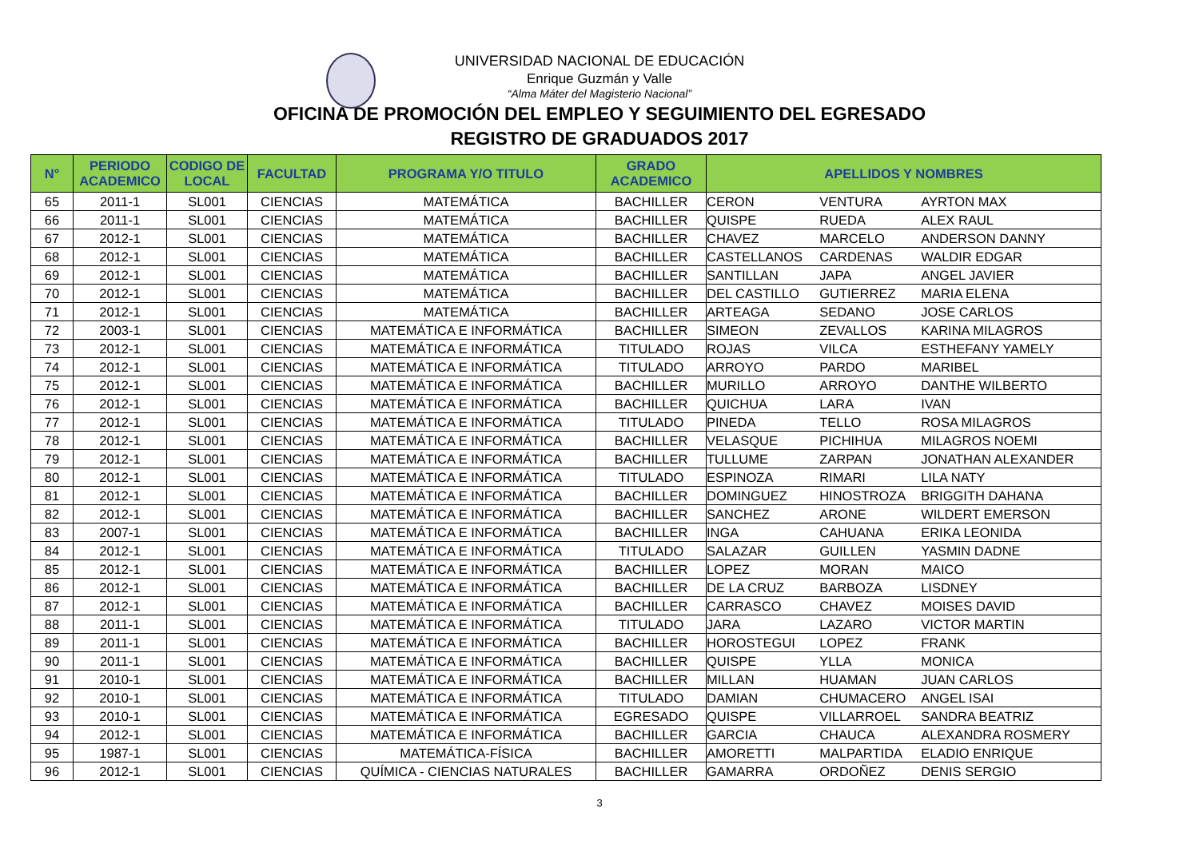UNIVERSIDAD NACIONAL DE EDUCACIÓN
Enrique Guzmán y Valle
“Alma Máter del Magisterio Nacional”
OFICINA DE PROMOCIÓN DEL EMPLEO Y SEGUIMIENTO DEL EGRESADO
REGISTRO DE GRADUADOS 2017
| N° | PERIODO ACADEMICO | CODIGO DE LOCAL | FACULTAD | PROGRAMA Y/O TITULO | GRADO ACADEMICO | APELLIDOS Y NOMBRES | | |
| --- | --- | --- | --- | --- | --- | --- | --- | --- |
| 65 | 2011-1 | SL001 | CIENCIAS | MATEMÁTICA | BACHILLER | CERON | VENTURA | AYRTON MAX |
| 66 | 2011-1 | SL001 | CIENCIAS | MATEMÁTICA | BACHILLER | QUISPE | RUEDA | ALEX RAUL |
| 67 | 2012-1 | SL001 | CIENCIAS | MATEMÁTICA | BACHILLER | CHAVEZ | MARCELO | ANDERSON DANNY |
| 68 | 2012-1 | SL001 | CIENCIAS | MATEMÁTICA | BACHILLER | CASTELLANOS | CARDENAS | WALDIR EDGAR |
| 69 | 2012-1 | SL001 | CIENCIAS | MATEMÁTICA | BACHILLER | SANTILLAN | JAPA | ANGEL JAVIER |
| 70 | 2012-1 | SL001 | CIENCIAS | MATEMÁTICA | BACHILLER | DEL CASTILLO | GUTIERREZ | MARIA ELENA |
| 71 | 2012-1 | SL001 | CIENCIAS | MATEMÁTICA | BACHILLER | ARTEAGA | SEDANO | JOSE CARLOS |
| 72 | 2003-1 | SL001 | CIENCIAS | MATEMÁTICA E INFORMÁTICA | BACHILLER | SIMEON | ZEVALLOS | KARINA MILAGROS |
| 73 | 2012-1 | SL001 | CIENCIAS | MATEMÁTICA E INFORMÁTICA | TITULADO | ROJAS | VILCA | ESTHEFANY YAMELY |
| 74 | 2012-1 | SL001 | CIENCIAS | MATEMÁTICA E INFORMÁTICA | TITULADO | ARROYO | PARDO | MARIBEL |
| 75 | 2012-1 | SL001 | CIENCIAS | MATEMÁTICA E INFORMÁTICA | BACHILLER | MURILLO | ARROYO | DANTHE WILBERTO |
| 76 | 2012-1 | SL001 | CIENCIAS | MATEMÁTICA E INFORMÁTICA | BACHILLER | QUICHUA | LARA | IVAN |
| 77 | 2012-1 | SL001 | CIENCIAS | MATEMÁTICA E INFORMÁTICA | TITULADO | PINEDA | TELLO | ROSA MILAGROS |
| 78 | 2012-1 | SL001 | CIENCIAS | MATEMÁTICA E INFORMÁTICA | BACHILLER | VELASQUE | PICHIHUA | MILAGROS NOEMI |
| 79 | 2012-1 | SL001 | CIENCIAS | MATEMÁTICA E INFORMÁTICA | BACHILLER | TULLUME | ZARPAN | JONATHAN ALEXANDER |
| 80 | 2012-1 | SL001 | CIENCIAS | MATEMÁTICA E INFORMÁTICA | TITULADO | ESPINOZA | RIMARI | LILA NATY |
| 81 | 2012-1 | SL001 | CIENCIAS | MATEMÁTICA E INFORMÁTICA | BACHILLER | DOMINGUEZ | HINOSTROZA | BRIGGITH DAHANA |
| 82 | 2012-1 | SL001 | CIENCIAS | MATEMÁTICA E INFORMÁTICA | BACHILLER | SANCHEZ | ARONE | WILDERT EMERSON |
| 83 | 2007-1 | SL001 | CIENCIAS | MATEMÁTICA E INFORMÁTICA | BACHILLER | INGA | CAHUANA | ERIKA LEONIDA |
| 84 | 2012-1 | SL001 | CIENCIAS | MATEMÁTICA E INFORMÁTICA | TITULADO | SALAZAR | GUILLEN | YASMIN DADNE |
| 85 | 2012-1 | SL001 | CIENCIAS | MATEMÁTICA E INFORMÁTICA | BACHILLER | LOPEZ | MORAN | MAICO |
| 86 | 2012-1 | SL001 | CIENCIAS | MATEMÁTICA E INFORMÁTICA | BACHILLER | DE LA CRUZ | BARBOZA | LISDNEY |
| 87 | 2012-1 | SL001 | CIENCIAS | MATEMÁTICA E INFORMÁTICA | BACHILLER | CARRASCO | CHAVEZ | MOISES DAVID |
| 88 | 2011-1 | SL001 | CIENCIAS | MATEMÁTICA E INFORMÁTICA | TITULADO | JARA | LAZARO | VICTOR MARTIN |
| 89 | 2011-1 | SL001 | CIENCIAS | MATEMÁTICA E INFORMÁTICA | BACHILLER | HOROSTEGUI | LOPEZ | FRANK |
| 90 | 2011-1 | SL001 | CIENCIAS | MATEMÁTICA E INFORMÁTICA | BACHILLER | QUISPE | YLLA | MONICA |
| 91 | 2010-1 | SL001 | CIENCIAS | MATEMÁTICA E INFORMÁTICA | BACHILLER | MILLAN | HUAMAN | JUAN CARLOS |
| 92 | 2010-1 | SL001 | CIENCIAS | MATEMÁTICA E INFORMÁTICA | TITULADO | DAMIAN | CHUMACERO | ANGEL ISAI |
| 93 | 2010-1 | SL001 | CIENCIAS | MATEMÁTICA E INFORMÁTICA | EGRESADO | QUISPE | VILLARROEL | SANDRA BEATRIZ |
| 94 | 2012-1 | SL001 | CIENCIAS | MATEMÁTICA E INFORMÁTICA | BACHILLER | GARCIA | CHAUCA | ALEXANDRA ROSMERY |
| 95 | 1987-1 | SL001 | CIENCIAS | MATEMÁTICA-FÍSICA | BACHILLER | AMORETTI | MALPARTIDA | ELADIO ENRIQUE |
| 96 | 2012-1 | SL001 | CIENCIAS | QUÍMICA - CIENCIAS NATURALES | BACHILLER | GAMARRA | ORDOÑEZ | DENIS SERGIO |
3